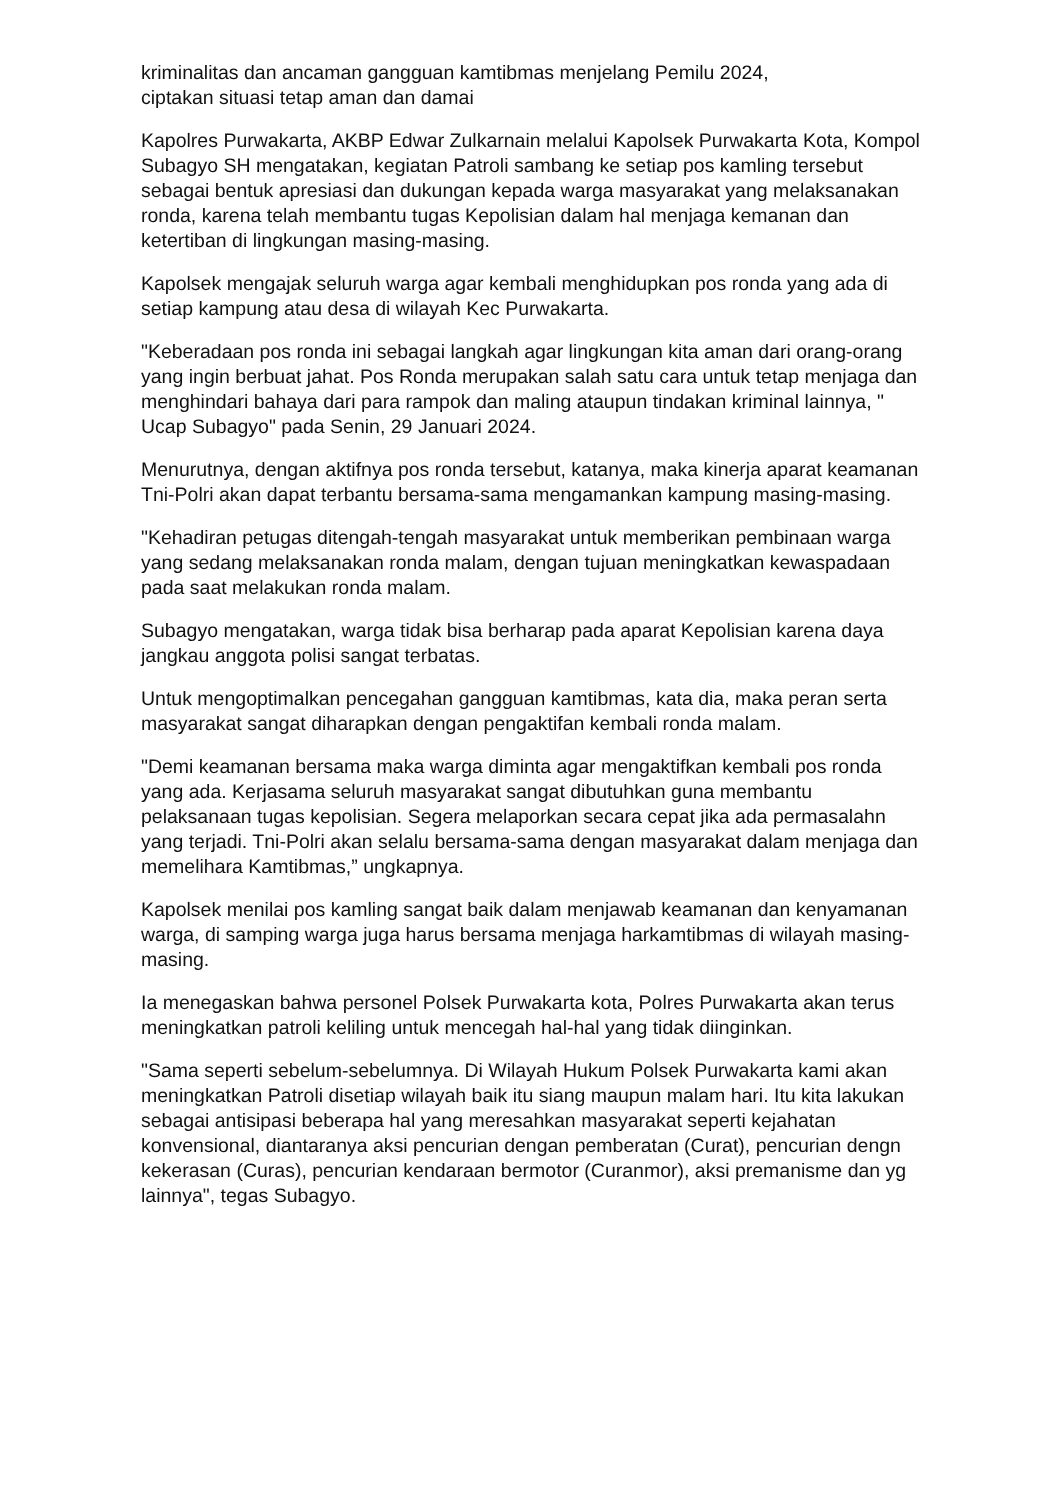kriminalitas dan ancaman gangguan kamtibmas menjelang Pemilu 2024,
ciptakan situasi tetap aman dan damai
Kapolres Purwakarta, AKBP Edwar Zulkarnain melalui Kapolsek Purwakarta Kota, Kompol Subagyo SH mengatakan, kegiatan Patroli sambang ke setiap pos kamling tersebut sebagai bentuk apresiasi dan dukungan kepada warga masyarakat yang melaksanakan ronda, karena telah membantu tugas Kepolisian dalam hal menjaga kemanan dan ketertiban di lingkungan masing-masing.
Kapolsek mengajak seluruh warga agar kembali menghidupkan pos ronda yang ada di setiap kampung atau desa di wilayah Kec Purwakarta.
"Keberadaan pos ronda ini sebagai langkah agar lingkungan kita aman dari orang-orang yang ingin berbuat jahat. Pos Ronda merupakan salah satu cara untuk tetap menjaga dan menghindari bahaya dari para rampok dan maling ataupun tindakan kriminal lainnya, " Ucap Subagyo" pada Senin, 29 Januari 2024.
Menurutnya, dengan aktifnya pos ronda tersebut, katanya, maka kinerja aparat keamanan Tni-Polri akan dapat terbantu bersama-sama mengamankan kampung masing-masing.
"Kehadiran petugas ditengah-tengah masyarakat untuk memberikan pembinaan warga yang sedang melaksanakan ronda malam, dengan tujuan meningkatkan kewaspadaan pada saat melakukan ronda malam.
Subagyo mengatakan, warga tidak bisa berharap pada aparat Kepolisian karena daya jangkau anggota polisi sangat terbatas.
Untuk mengoptimalkan pencegahan gangguan kamtibmas, kata dia, maka peran serta masyarakat sangat diharapkan dengan pengaktifan kembali ronda malam.
"Demi keamanan bersama maka warga diminta agar mengaktifkan kembali pos ronda yang ada. Kerjasama seluruh masyarakat sangat dibutuhkan guna membantu pelaksanaan tugas kepolisian. Segera melaporkan secara cepat jika ada permasalahn yang terjadi. Tni-Polri akan selalu bersama-sama dengan masyarakat dalam menjaga dan memelihara Kamtibmas,” ungkapnya.
Kapolsek menilai pos kamling sangat baik dalam menjawab keamanan dan kenyamanan warga, di samping warga juga harus bersama menjaga harkamtibmas di wilayah masing-masing.
Ia menegaskan bahwa personel Polsek Purwakarta kota, Polres Purwakarta akan terus meningkatkan patroli keliling untuk mencegah hal-hal yang tidak diinginkan.
"Sama seperti sebelum-sebelumnya. Di Wilayah Hukum Polsek Purwakarta kami akan meningkatkan Patroli disetiap wilayah baik itu siang maupun malam hari. Itu kita lakukan sebagai antisipasi beberapa hal yang meresahkan masyarakat seperti kejahatan konvensional, diantaranya aksi pencurian dengan pemberatan (Curat), pencurian dengn kekerasan (Curas), pencurian kendaraan bermotor (Curanmor), aksi premanisme dan yg lainnya", tegas Subagyo.